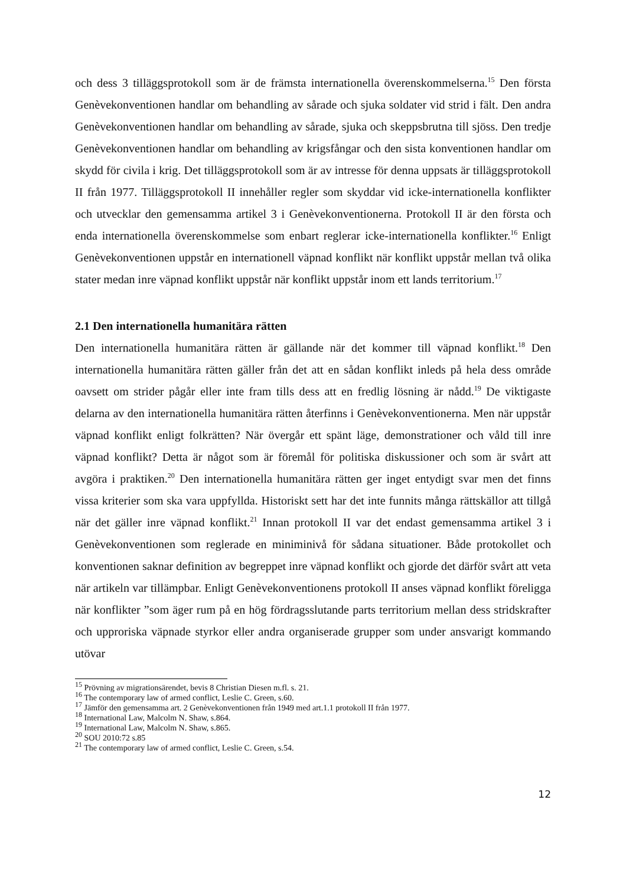och dess 3 tilläggsprotokoll som är de främsta internationella överenskommelserna.<sup>15</sup> Den första Genèvekonventionen handlar om behandling av sårade och sjuka soldater vid strid i fält. Den andra Genèvekonventionen handlar om behandling av sårade, sjuka och skeppsbrutna till sjöss. Den tredje Genèvekonventionen handlar om behandling av krigsfångar och den sista konventionen handlar om skydd för civila i krig. Det tilläggsprotokoll som är av intresse för denna uppsats är tilläggsprotokoll II från 1977. Tilläggsprotokoll II innehåller regler som skyddar vid icke-internationella konflikter och utvecklar den gemensamma artikel 3 i Genèvekonventionerna. Protokoll II är den första och enda internationella överenskommelse som enbart reglerar icke-internationella konflikter.<sup>16</sup> Enligt Genèvekonventionen uppstår en internationell väpnad konflikt när konflikt uppstår mellan två olika stater medan inre väpnad konflikt uppstår när konflikt uppstår inom ett lands territorium.<sup>17</sup>
2.1 Den internationella humanitära rätten
Den internationella humanitära rätten är gällande när det kommer till väpnad konflikt.<sup>18</sup> Den internationella humanitära rätten gäller från det att en sådan konflikt inleds på hela dess område oavsett om strider pågår eller inte fram tills dess att en fredlig lösning är nådd.<sup>19</sup> De viktigaste delarna av den internationella humanitära rätten återfinns i Genèvekonventionerna. Men när uppstår väpnad konflikt enligt folkrätten? När övergår ett spänt läge, demonstrationer och våld till inre väpnad konflikt? Detta är något som är föremål för politiska diskussioner och som är svårt att avgöra i praktiken.<sup>20</sup> Den internationella humanitära rätten ger inget entydigt svar men det finns vissa kriterier som ska vara uppfyllda. Historiskt sett har det inte funnits många rättskällor att tillgå när det gäller inre väpnad konflikt.<sup>21</sup> Innan protokoll II var det endast gemensamma artikel 3 i Genèvekonventionen som reglerade en miniminivå för sådana situationer. Både protokollet och konventionen saknar definition av begreppet inre väpnad konflikt och gjorde det därför svårt att veta när artikeln var tillämpbar. Enligt Genèvekonventionens protokoll II anses väpnad konflikt föreligga när konflikter ”som äger rum på en hög fördragsslutande parts territorium mellan dess stridskrafter och upproriska väpnade styrkor eller andra organiserade grupper som under ansvarigt kommando utövar
<sup>15</sup> Prövning av migrationsärendet, bevis 8 Christian Diesen m.fl. s. 21.
<sup>16</sup> The contemporary law of armed conflict, Leslie C. Green, s.60.
<sup>17</sup> Jämför den gemensamma art. 2 Genèvekonventionen från 1949 med art.1.1 protokoll II från 1977.
<sup>18</sup> International Law, Malcolm N. Shaw, s.864.
<sup>19</sup> International Law, Malcolm N. Shaw, s.865.
<sup>20</sup> SOU 2010:72 s.85
<sup>21</sup> The contemporary law of armed conflict, Leslie C. Green, s.54.
12